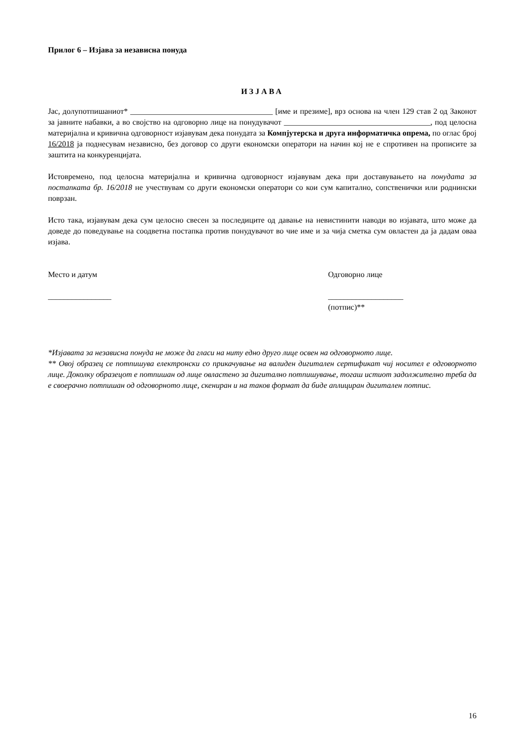Прилог 6 – Изјава за независна понуда
ИЗЈАВА
Јас, долупотпишаниот* ____________________________________ [име и презиме], врз основа на член 129 став 2 од Законот за јавните набавки, а во својство на одговорно лице на понудувачот _____________________________________, под целосна материјална и кривична одговорност изјавувам дека понудата за Компјутерска и друга информатичка опрема, по оглас број 16/2018 ја поднесувам независно, без договор со други економски оператори на начин кој не е спротивен на прописите за заштита на конкуренцијата.
Истовремено, под целосна материјална и кривична одговорност изјавувам дека при доставувањето на понудата за постапката бр. 16/2018 не учествувам со други економски оператори со кои сум капитално, сопственички или роднински поврзан.
Исто така, изјавувам дека сум целосно свесен за последиците од давање на невистинити наводи во изјавата, што може да доведе до поведување на соодветна постапка против понудувачот во чие име и за чија сметка сум овластен да ја дадам оваа изјава.
Место и датум
________________
Одговорно лице
___________________
(потпис)**
*Изјавата за независна понуда не може да гласи на ниту едно друго лице освен на одговорното лице.
** Овој образец се потпишува електронски со прикачување на валиден дигитален сертификат чиј носител е одговорното лице. Доколку образецот е потпишан од лице овластено за дигитално потпишување, тогаш истиот задолжително треба да е своерачно потпишан од одговорното лице, скениран и на таков формат да биде аплициран дигитален потпис.
16